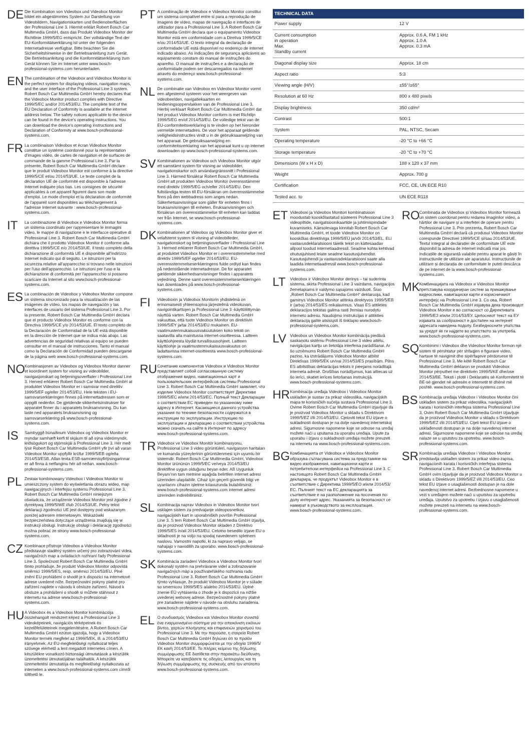DE
Die Kombination von Videobox und Videobox Monitor bildet ein abgestimmtes System zur Darstellung von Videobildern, Navigationskarten und Bedienoberflächen der Professional Line 3. Hiermit erklärt Robert Bosch Car Multimedia GmbH, dass das Produkt Videobox Monitor der Richtlinie 1999/5/EG entspricht. Der vollständige Text der EU-Konformitätserklärung ist unter der folgenden Internetadresse verfügbar. Bitte beachten Sie die Sicherheitshinweise in der Betriebsanleitung zum Gerät. Die Betriebsanleitung und die Konformitätserklärung zum Gerät können Sie im Internet unter www.bosch-professional-systems.com herunterladen.
EN
The combination of the Videobox and Videobox Monitor is the perfect system for displaying videos, navigation maps, and the user interface of the Professional Line 3 system. Robert Bosch Car Multimedia GmbH hereby declares that the Videobox Monitor product complies with Directive 1999/5/EC and/or 2014/53/EU. The complete text of the EU Declaration of Conformity is available at the internet address below. The safety notices applicable to the device can be found in the device's operating instructions. You can download the device's operating instructions and Declaration of Conformity at www.bosch-professional-systems.com.
FR
La combinaison Videobox et écran Videobox Monitor constitue un système coordonné pour la représentation d'images vidéo, de cartes de navigation et de surfaces de commande de la gamme Professional Line 3. Par la présente, Robert Bosch Car Multimedia GmbH déclare que le produit Videobox Monitor est conforme à la directive 1999/5/CE et/ou 2014/53/UE. Le texte complet de la déclaration UE de conformité est disponible à l'adresse Internet indiquée plus bas. Les consignes de sécurité applicables à cet appareil figurent dans son mode d'emploi. Le mode d'emploi et la déclaration de conformité de l'appareil sont disponibles au téléchargement à l'adresse Internet suivante : www.bosch-professional-systems.com.
IT
La combinazione di Videobox e Videobox Monitor forma un sistema coordinato per rappresentare le immagini video, le mappe di navigazione e le interfacce operative di Professional Line 3. Robert Bosch Car Multimedia GmbH dichiara che il prodotto Videobox Monitor è conforme alla direttiva 1999/5/CE e/o 2014/53/UE. Il testo completo della dichiarazione di conformità UE è disponibile all'indirizzo Internet indicato qui di seguito. Le istruzioni per la sicurezza relative all'apparecchio si trovano nelle istruzioni per l'uso dell'apparecchio. Le istruzioni per l'uso e la dichiarazione di conformità per l'apparecchio si possono scaricare da Internet al sito www.bosch-professional-systems.com.
ES
La combinación de Videobox y Videobox Monitor compone un sistema sincronizado para la visualización de las imágenes de vídeo, los mapas de navegación y las interfaces de usuario del sistema Professional Line 3. Por la presente, Robert Bosch Car Multimedia GmbH declara que el producto Videobox Monitor es conforme con la Directiva 1999/5/CE y/o 2014/53/UE. El texto completo de la Declaración de Conformidad de la UE está disponible en la dirección de Internet que se indica más abajo. Las advertencias de seguridad relativas al equipo se pueden consultar en el manual de instrucciones. Tanto el manual como la Declaración de Conformidad pueden descargarse de la página web www.bosch-professional-systems.com.
NO
Kombinasjonen av Videobox og Videobox Monitor danner et koordinert system for visning av videobilder, navigasjonskart og betjeningsoverflater i Professional Line 3. Herved erklærer Robert Bosch Car Multimedia GmbH at produktet Videobox Monitor er i samsvar med direktiv 1999/5/EF og/eller 2014/53/EU. Hele teksten i EU-samsvarserklæringen finnes på internettadressen som er oppgitt nedenfor. De gjeldende sikkerhetsinstrukser for apparatet finner du i apparatets bruksanvisning. Du kan laste ned apparatets bruksanvisning og samsvarserklæring på www.bosch-professional-systems.com.
IS
Sambyggð búnaðinum Videobox og Videobox Monitor er myndar samhæft kerfi til skjáum til að sýna videómyndir, leiðsögukort og stjórnskjái á Professional Line 3. Hér með lýsir Robert Bosch Car Multimedia GmbH yfir því að varan Videobox Monitor uppfyllir kröfur 1999/5/EB og/eða 2014/53/ESB. Allan texta ESB-samræmisyfirlýsingarinnar er að finna á netfanginu hér að neðan. www.bosch-professional-systems.com.
PL
Zestaw kombinowany Videobox i Videobox Monitor to umieszczony system do wyświetlania obrazu wideo, map nawigacyjnych i interfejsu systemu Professional Line 3. Robert Bosch Car Multimedia GmbH niniejszym oświadcza, że urządzenie Videobox Monitor jest zgodne z dyrektywą 1999/5/WE i/lub 2014/53/UE. Pełny tekst deklaracji zgodności UE jest dostępny pod wskazanym poniżej adresem internetowym. Wskazówki bezpieczeństwa dotyczące urządzenia znajdują się w instrukcji obsługi. Instrukcję obsługi i deklarację zgodności można pobrać ze strony www.bosch-professional-systems.com.
CZ
Kombinace přístroje Videobox a Videobox Monitor představuje sladěný systém určený pro zobrazování videa, navigačních map a ovládacích rozhraní řady Professional Line 3. Společnost Robert Bosch Car Multimedia GmbH tímto prohlašuje, že produkt Videobox Monitor odpovídá směrnici 1999/5/ES, resp. směrnici 2014/53/EU. Plné znění EU prohlášení o shodě je k dispozici na internetové adrese uvedené níže. Bezpečnostní pokyny platné pro zařízení najdete v návodu k obsluze zařízení. Návod k obsluze a prohlášení o shodě si můžete stáhnout z internetu na adrese www.bosch-professional-systems.com.
HU
A Videobox és a Videobox Monitor kombinációja összehangolt rendszert képez a Professional Line 3 videoképeinek, navigációs térképeinek és kezelőfelületeinek megjelenítésére. A Robert Bosch Car Multimedia GmbH ezúton igazolja, hogy a Videobox Monitor termék megfelel az 1999/5/EK, ill. a 2014/53/EU irányelvnek. Az EU-megfelelőségi nyilatkozat teljes szövege elérhető a lent megadott internetes címen. A készülékre vonatkozó biztonsági útmutatások a készülék üzemeltetési útmutatójában találhatók. A készülék üzemeltetési útmutatója és megfelelőségi nyilatkozata az interneten a www.bosch-professional-systems.com címről tölthető le.
PT
A combinação de Videobox e Videobox Monitor constitui um sistema compatível entre si para a reprodução de imagens de vídeo, mapas de navegação e interfaces de utilizador para a Professional Line 3. A Robert Bosch Car Multimedia GmbH declara que o equipamento Videobox Monitor está em conformidade com a Diretiva 1999/5/CE e/ou 2014/53/UE. O texto integral da declaração de conformidade UE está disponível no endereço de internet indicado abaixo. As indicações de segurança aplicáveis ao equipamento constam do manual de instruções do aparelho. O manual de instruções e a declaração de conformidade podem ser descarregados na internet através do endereço www.bosch-professional-systems.com.
NL
De combinatie van Videobox en Videobox Monitor vormt een afgestemd systeem voor het weergeven van videobeelden, navigatiekaarten en bedieningsoppervlakken van de Professional Line 3. Hierbij verklaart Robert Bosch Car Multimedia GmbH dat het product Videobox Monitor conform is met Richtlijn 1999/5/EG en/of 2014/53/EU. De volledige tekst van de EU-conformiteitsverklaring is te vinden op het hieronder vermelde internetadres. De voor het apparaat geldende veiligheidsinstructies vindt u in de gebruiksaanwijzing van het apparaat. De gebruiksaanwijzing en conformiteitsverklaring van het apparaat kunt u op internet downloaden op www.bosch-professional-systems.com.
SV
Kombinationen av Videobox och Videobox Monitor utgör ett samstämt system för visning av videobilder, navigationskartor och användargränssnitt i Professional Line 3. Härmed försäkrar Robert Bosch Car Multimedia GmbH att produkten Videobox Monitor överensstämmer med direktiv 1999/5/EG och/eller 2014/53/EU. Den fullständiga texten till EU-försäkran om överensstämmelse finns på den webbadress som anges nedan. Säkerhetsanvisningar som gäller för enheten finns i bruksanvisningen till enheten. Bruksanvisningen och försäkran om överensstämmelse till enheten kan laddas ner från Internet, se www.bosch-professional-systems.com.
DK
Kombinationen af Videobox og Videobox Monitor giver et velafstemt system til visning af videobilleder, navigationskort og betjeningsoverflader i Professional Line 3. Hermed erklærer Robert Bosch Car Multimedia GmbH, at produktet Videobox Monitor er i overensstemmelse med direktiv 1999/5/EF og/eller 2014/53/EU. EU-overensstemmelseserklæringens fulde ordlyd kan findes på nedenstående internetadresse. De for apparatet gældende sikkerhedsanvisninger findes i apparatets vejledning. Denne samt overensstemmelseserklæringen kan downloades på www.bosch-professional-systems.com.
FI
Videoboxin ja Videobox Monitorin yhdistelmä on erinomaisesti yhteensopiva järjestelmä videokuvan, navigointikarttojen ja Professional Line 3 -käyttöliittymän näyttöä varten. Robert Bosch Car Multimedia GmbH vakuuttaa, että tuote Videobox Monitor on direktiivin 1999/5/EY ja/tai 2014/53/EU mukainen. EU-vaatimustenmukaisuusvakuutuksen koko teksti on saatavilla alla mainitussa internet-osoitteessa. Laitteen käyttöohjeesta löydät turvallisuusohjeet. Laitteen käyttöohje ja vaatimustenmukaisuusvakuutus on ladattavissa internet-osoitteesta www.bosch-professional-systems.com.
RU
Сочетание компонентов Videobox и Videobox Monitor представляет собой согласованную систему отображения видео, навигационных карт и пользовательских интерфейсов системы Professional Line 3. Robert Bosch Car Multimedia GmbH заявляет, что изделие Videobox Monitor соответствует Директиве 1999/5/EC и/или 2014/53/EC. Полный текст Декларации о соответствии ЕС приведен по указанному ниже адресу в Интернет. Касающиеся данного устройства указания по технике безопасности содержатся в инструкции по эксплуатации. Инструкцию по эксплуатации и декларацию о соответствии устройства можно скачать на сайте в Интернет по адресу www.bosch-professional-systems.com.
TR
Videobox ve Videobox Monitör kombinasyonu, Professional Line 3 video görüntüleri, navigasyon haritaları ve kumanda yüzeylerinin görüntülenmesi için uyumlu bir sistemdir. Robert Bosch Car Multimedia GmbH, Videobox Monitor ürününün 1999/5/EC ve/veya 2014/53/EU direktifine uygun olduğunu beyan eder. AB Uygunluk Beyanı'nın tam metnine aşağıda belirtilen internet adresi üzerinden ulaşılabilir. Cihaz için geçerli güvenlik bilgi ve uyarılarını cihazın işletme kılavuzunda bulabilirsiniz. www.bosch-professional-systems.com internet adresi üzerinden indirebilirsiniz.
SL
Kombinacija naprav Videobox in Videobox Monitor tvori usklajen sistem za predvajanje videoposnetkov, navigacijskih kart in uporabniških površin Professional Line 3. S tem Robert Bosch Car Multimedia GmbH izjavlja, da je proizvod Videobox Monitor skladen z Direktivo 1999/5/ES in/ali 2014/53/EU. Celotno besedilo izjave EU o skladnosti je na voljo na spodaj navedenem spletnem naslovu. Varnostni napotki, ki za napravo veljajo, se nahajajo v navodilih za uporabo. www.bosch-professional-systems.com.
SK
Kombinácia zariadení Videobox a Videobox Monitor tvorí dokonalý systém na prehrávanie videí a zobrazovanie navigačných máp a používateľského rozhrania radu Professional Line 3. Robert Bosch Car Multimedia GmbH týmto vyhlasuje, že produkt Videobox Monitor je v súlade so smernicou 1999/5/ES a/alebo 2014/53/EÚ. Úplné znenie EÚ vyhlásenia o zhode je k dispozícii na nižšie uvedenej webovej adrese. Bezpečnostné pokyny platné pre zariadenie nájdete v návode na obsluhu zariadenia. www.bosch-professional-systems.com.
EL
Ο συνδυασμός Videobox και Videobox Monitor συνιστά ένα εναρμονισμένο σύστημα για την απεικόνιση εικόνων βίντεο, χαρτών πλοήγησης και επιφανειών χειρισμού του Professional Line 3. Με την παρούσα, η εταιρεία Robert Bosch Car Multimedia GmbH δηλώνει ότι το προϊόν Videobox Monitor συμμορφώνεται με την οδηγία 1999/5/ΕΚ και/ή 2014/53/ΕΕ. Το πλήρες κείμενο της δήλωσης συμμόρφωσης ΕΕ διατίθεται στην παρακάτω διεύθυνση. Μπορείτε να κατεβάσετε τις οδηγίες λειτουργίας και τη δήλωση συμμόρφωσης της συσκευής από τον ιστότοπο www.bosch-professional-systems.com.
| TECHNICAL DATA | |
| --- | --- |
| Power supply | 12 V |
| Current consumption in operation Max. Standby current | Approx. 0.6 A, FM 1 kHz Approx. 1.0 A Approx. 0.3 mA |
| Diagonal display size | Approx. 18 cm |
| Aspect ratio | 5:3 |
| Viewing angle (H/V) | ±55°/±65° |
| Resolution at 60 Hz | 800 x 480 pixels |
| Display brightness | 350 cd/m² |
| Contrast | 500:1 |
| System | PAL, NTSC, Secam |
| Operating temperature | -20 °C to +66 °C |
| Storage temperature | -20 °C to +70 °C |
| Dimensions (W x H x D) | 188 x 120 x 37 mm |
| Weight | Approx. 700 g |
| Certification | FCC, CE, UN ECE R10 |
| Tested acc. to | UN ECE R118 |
ET
Videoboxi ja Videobox Monitori kombinatsioon moodustab kooskõlastatud süsteemi Professional Line 3 videopiltide, navigatsioonikaartide ja juhtimispindade kuvamiseks. Käesolevaga kinnitab Robert Bosch Car Multimedia GmbH, et toode Videobox Monitor on kooskõlas direktiiviga 1999/5/EÜ ja/või 2014/53/EL. ELi vastavusdeklaratsiooni täielik tekst on kättesaadav allpool toodud internetiaadressil. Seadme kohta kehtivad ohutusjuhised leiate seadme kasutusjuhendist. Kasutusjuhendi ja vastavusdeklaratsiooni saate alla laadida internetiaadressil www.bosch-professional-systems.com.
LT
Videobox ir Videobox Monitor derinys – tai suderinta sistema, skirta Professional Line 3 vaizdams, navigacijos žemėlapiams ir valdymo sąsajoms vaizduoti. Šiuo „Robert Bosch Car Multimedia GmbH“ deklaruoja, kad gaminys Videobox Monitor atitinka direktyvos 1999/5/EB ir (arba) 2014/53/ES reikalavimus. Visas ES atitikties deklaracijos tekstas galima rasti žemiau nurodytu interneto adresu. Naudojimo instrukcijas ir atitikties deklaraciją galite atsisiųsti iš tinklapio www.bosch-professional-systems.com.
LV
Videobox un Videobox Monitor kombinācija piedāvā saskaņotu sistēmu Professional Line 3 video attēlu, navigācijas kartju un lietotāja interfeisa parādīšanai. Ar šo uzņēmums Robert Bosch Car Multimedia GmbH paziņo, ka izstrādājums Videobox Monitor atbilst Direktīvas 1999/5/EK un/vai 2014/53/ES prasībām. Pilns ES atbilstības deklarācijas teksts ir pieejams norādītajā interneta adresē. Drošības norādījumus, kas attiecas uz šo ierīci, skatiet ierīces lietošanas instrukcijā. www.bosch-professional-systems.com.
HR
Kombinacija uređaja Videobox i Videobox Monitor usklađen je sustav za prikaz videoslika, navigacijskih mapa te korisničkih sučelja sustava Professional Line 3. Ovime Robert Bosch Car Multimedia GmbH izjavljuje da je proizvod Videobox Monitor u skladu s Direktivom 1999/5/EZ i/ili 2014/53/EU. Cjeloviti tekst EU izjave o sukladnosti dostupan je na dolje navedenoj internetskoj adresi. Sigurnosne napomene koje se odnose na uređaj možete naći u uputama za uporabu uređaja. Upute za uporabu i izjavu o sukladnosti uređaja možete preuzeti na internetu na www.bosch-professional-systems.com.
BG
Комбинацията от Videobox и Videobox Monitor образува съгласувана система за представяне на видео изображения, навигационни карти и потребителски интерфейси на Professional Line 3. С настоящото Robert Bosch Car Multimedia GmbH декларира, че продуктът Videobox Monitor е в съответствие с Директива 1999/5/ЕО и/или 2014/53/ЕС. Пълният текст на ЕС декларацията за съответствие е на разположение на посочения по-долу интернет адрес. Указанията за безопасност се намират в ръководството за експлоатация. www.bosch-professional-systems.com.
RO
Combinația de Videobox și Videobox Monitor formează un sistem coordonat pentru redarea imaginilor video, a hărților de navigare și a interfeței de operare pentru Professional Line 3. Prin prezenta, Robert Bosch Car Multimedia GmbH declară că produsul Videobox Monitor corespunde Directivei 1999/5/CE și/sau 2014/53/UE. Textul integral al declarației de conformitate UE este disponibil la adresa de internet indicată mai jos. Indicațiile de siguranță valabile pentru aparat le găsiți în instrucțiunile de utilizare ale aparatului. Instrucțiunile de utilizare și declarația de conformitate le puteți descărca de pe internet de la www.bosch-professional-systems.com.
MK
Комбинацијата на Videobox и Videobox Monitor претставува координиран систем за прикажување видеослики, навигациски карти и корисничкиот интерфејс на Professional Line 3. Со ова, Robert Bosch Car Multimedia GmbH изјавува дека производот Videobox Monitor е во согласност со Директивата 1999/5/EЗ и/или 2014/53/ЕУ. Целосниот текст на ЕУ изјавата за сообразност е достапен на интернет адресата наведена подолу. Безбедносните упатства за уредот ќе ги најдете во упатството за употреба. www.bosch-professional-systems.com.
SQ
Kombinimi i Videobox dhe Videobox Monitor formon një sistem të përshtatur për shfaqjen e figurave video, hartave të navigimit dhe sipërfaqeve përdoruese të Professional Line 3. Me këtë Robert Bosch Car Multimedia GmbH deklaron se produkti Videobox Monitor përputhet me direktivën 1999/5/KE dhe/ose 2014/53/BE. Teksti i plotë i Deklaratës së Konformitetit të BE-së gjendet në adresën e internetit të dhënë më poshtë. www.bosch-professional-systems.com.
BS
Kombinacija uređaja Videobox i Videobox Monitor čini usklađen sistem za prikaz videoslika, navigacijskih karata i korisničkih interfejsa sistema Professional Line 3. Ovim Robert Bosch Car Multimedia GmbH izjavljuje da je proizvod Videobox Monitor u skladu s Direktivom 1999/5/EZ i/ili 2014/53/EU. Cijeli tekst EU izjave o usklađenosti dostupan je na dolje navedenoj internet adresi. Sigurnosne napomene koje se odnose na uređaj nalaze se u uputstvu za upotrebu. www.bosch-professional-systems.com.
SR
Kombinacija uređaja Videobox i Videobox Monitor predstavlja usklađen sistem za prikaz video-zapisa, navigacionih karata i korisničkih interfejsa sistema Professional Line 3. Robert Bosch Car Multimedia GmbH ovim izjavljuje da je proizvod Videobox Monitor u skladu s Direktivom 1999/5/EZ i/ili 2014/53/EU. Ceo tekst EU izjave o usaglašenosti dostupan je na dole navedenoj internet adresi. Bezbednosne napomene u vezi s uređajem možete naći u uputstvu za upotrebu uređaja. Uputstvo za upotrebu i izjavu o usaglašenosti možete preuzeti na internetu na www.bosch-professional-systems.com.